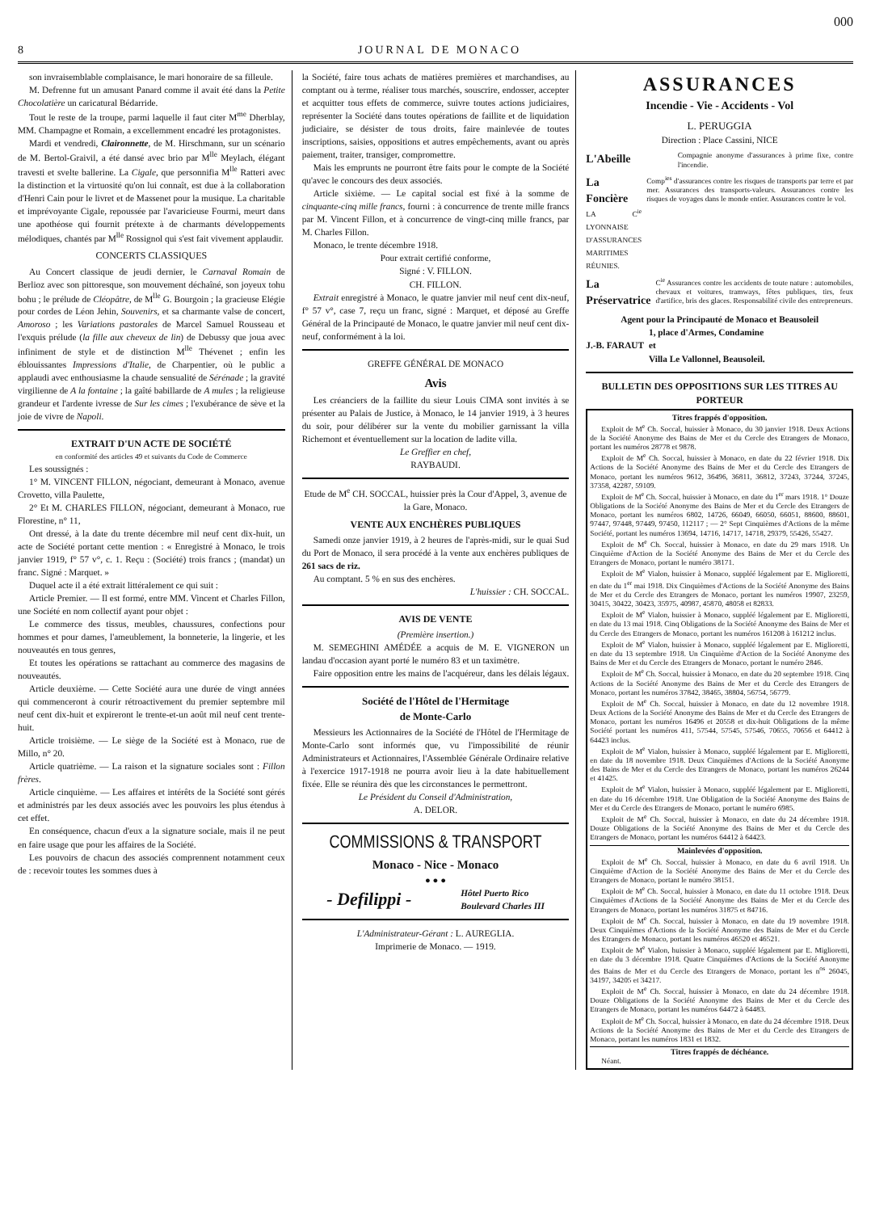000
8 JOURNAL DE MONACO
son invraisemblable complaisance, le mari honoraire de sa filleule.
M. Defrenne fut un amusant Panard comme il avait été dans la Petite Chocolatière un caricatural Bédarride.
Tout le reste de la troupe, parmi laquelle il faut citer M<sup>me</sup> Dherblay, MM. Champagne et Romain, a excellemment encadré les protagonistes.
Mardi et vendredi, Claironnette, de M. Hirschmann, sur un scénario de M. Bertol-Graivil, a été dansé avec brio par M<sup>lle</sup> Meylach, élégant travesti et svelte ballerine. La Cigale, que personnifia M<sup>lle</sup> Ratteri avec la distinction et la virtuosité qu'on lui connaît, est due à la collaboration d'Henri Cain pour le livret et de Massenet pour la musique. La charitable et imprévoyante Cigale, repoussée par l'avaricieuse Fourmi, meurt dans une apothéose qui fournit prétexte à de charmants développements mélodiques, chantés par M<sup>lle</sup> Rossignol qui s'est fait vivement applaudir.
CONCERTS CLASSIQUES
Au Concert classique de jeudi dernier, le Carnaval Romain de Berlioz avec son pittoresque, son mouvement déchaîné, son joyeux tohu bohu ; le prélude de Cléopâtre, de M<sup>lle</sup> G. Bourgoin ; la gracieuse Elégie pour cordes de Léon Jehin, Souvenirs, et sa charmante valse de concert, Amoroso ; les Variations pastorales de Marcel Samuel Rousseau et l'exquis prélude (la fille aux cheveux de lin) de Debussy que joua avec infiniment de style et de distinction M<sup>lle</sup> Thévenet ; enfin les éblouissantes Impressions d'Italie, de Charpentier, où le public a applaudi avec enthousiasme la chaude sensualité de Sérénade ; la gravité virgilienne de A la fontaine ; la gaîté babillarde de A mules ; la religieuse grandeur et l'ardente ivresse de Sur les cimes ; l'exubérance de sève et la joie de vivre de Napoli.
EXTRAIT D'UN ACTE DE SOCIÉTÉ
en conformité des articles 49 et suivants du Code de Commerce
Les soussignés :
1° M. VINCENT FILLON, négociant, demeurant à Monaco, avenue Crovetto, villa Paulette,
2° Et M. CHARLES FILLON, négociant, demeurant à Monaco, rue Florestine, n° 11,
Ont dressé, à la date du trente décembre mil neuf cent dix-huit, un acte de Société portant cette mention : « Enregistré à Monaco, le trois janvier 1919, f° 57 v°, c. 1. Reçu : (Société) trois francs ; (mandat) un franc. Signé : Marquet. »
Duquel acte il a été extrait littéralement ce qui suit :
Article Premier. — Il est formé, entre MM. Vincent et Charles Fillon, une Société en nom collectif ayant pour objet :
Le commerce des tissus, meubles, chaussures, confections pour hommes et pour dames, l'ameublement, la bonneterie, la lingerie, et les nouveautés en tous genres,
Et toutes les opérations se rattachant au commerce des magasins de nouveautés.
Article deuxième. — Cette Société aura une durée de vingt années qui commenceront à courir rétroactivement du premier septembre mil neuf cent dix-huit et expireront le trente-et-un août mil neuf cent trente-huit.
Article troisième. — Le siège de la Société est à Monaco, rue de Millo, n° 20.
Article quatrième. — La raison et la signature sociales sont : Fillon frères.
Article cinquième. — Les affaires et intérêts de la Société sont gérés et administrés par les deux associés avec les pouvoirs les plus étendus à cet effet.
En conséquence, chacun d'eux a la signature sociale, mais il ne peut en faire usage que pour les affaires de la Société.
Les pouvoirs de chacun des associés comprennent notamment ceux de : recevoir toutes les sommes dues à
la Société, faire tous achats de matières premières et marchandises, au comptant ou à terme, réaliser tous marchés, souscrire, endosser, accepter et acquitter tous effets de commerce, suivre toutes actions judiciaires, représenter la Société dans toutes opérations de faillite et de liquidation judiciaire, se désister de tous droits, faire mainlevée de toutes inscriptions, saisies, oppositions et autres empêchements, avant ou après paiement, traiter, transiger, compromettre.
Mais les emprunts ne pourront être faits pour le compte de la Société qu'avec le concours des deux associés.
Article sixième. — Le capital social est fixé à la somme de cinquante-cinq mille francs, fourni : à concurrence de trente mille francs par M. Vincent Fillon, et à concurrence de vingt-cinq mille francs, par M. Charles Fillon.
Monaco, le trente décembre 1918.
Pour extrait certifié conforme,
Signé : V. FILLON.
CH. FILLON.
Extrait enregistré à Monaco, le quatre janvier mil neuf cent dix-neuf, f° 57 v°, case 7, reçu un franc, signé : Marquet, et déposé au Greffe Général de la Principauté de Monaco, le quatre janvier mil neuf cent dix-neuf, conformément à la loi.
GREFFE GÉNÉRAL DE MONACO
Avis
Les créanciers de la faillite du sieur Louis CIMA sont invités à se présenter au Palais de Justice, à Monaco, le 14 janvier 1919, à 3 heures du soir, pour délibérer sur la vente du mobilier garnissant la villa Richemont et éventuellement sur la location de ladite villa.
Le Greffier en chef,
RAYBAUDI.
Etude de M<sup>e</sup> CH. SOCCAL, huissier près la Cour d'Appel, 3, avenue de la Gare, Monaco.
VENTE AUX ENCHÈRES PUBLIQUES
Samedi onze janvier 1919, à 2 heures de l'après-midi, sur le quai Sud du Port de Monaco, il sera procédé à la vente aux enchères publiques de 261 sacs de riz.
Au comptant. 5 % en sus des enchères.
L'huissier : CH. SOCCAL.
AVIS DE VENTE
(Première insertion.)
M. SEMEGHINI AMÉDÉE a acquis de M. E. VIGNERON un landau d'occasion ayant porté le numéro 83 et un taximètre.
Faire opposition entre les mains de l'acquéreur, dans les délais légaux.
Société de l'Hôtel de l'Hermitage
de Monte-Carlo
Messieurs les Actionnaires de la Société de l'Hôtel de l'Hermitage de Monte-Carlo sont informés que, vu l'impossibilité de réunir Administrateurs et Actionnaires, l'Assemblée Générale Ordinaire relative à l'exercice 1917-1918 ne pourra avoir lieu à la date habituellement fixée. Elle se réunira dès que les circonstances le permettront.
Le Président du Conseil d'Administration,
A. DELOR.
COMMISSIONS & TRANSPORT
Monaco - Nice - Monaco
● ● ●
- Defilippi - Hôtel Puerto Rico
Boulevard Charles III
L'Administrateur-Gérant : L. AUREGLIA.
Imprimerie de Monaco. — 1919.
ASSURANCES
Incendie - Vie - Accidents - Vol
L. PERUGGIA
Direction : Place Cassini, NICE
L'Abeille Compagnie anonyme d'assurances à prime fixe, contre l'incendie.
La Foncière
LA C<sup>ie</sup> LYONNAISE D'ASSURANCES MARITIMES RÉUNIES. Comp<sup>ies</sup> d'assurances contre les risques de transports par terre et par mer. Assurances des transports-valeurs. Assurances contre les risques de voyages dans le monde entier. Assurances contre le vol.
La Préservatrice C<sup>ie</sup> Assurances contre les accidents de toute nature : automobiles, chevaux et voitures, tramways, fêtes publiques, tirs, feux d'artifice, bris des glaces. Responsabilité civile des entrepreneurs.
Agent pour la Principauté de Monaco et Beausoleil
J.-B. FARAUT 1, place d'Armes, Condamine
et
Villa Le Vallonnel, Beausoleil.
BULLETIN DES OPPOSITIONS SUR LES TITRES AU PORTEUR
Titres frappés d'opposition.
Exploit de M<sup>e</sup> Ch. Soccal, huissier à Monaco, du 30 janvier 1918. Deux Actions de la Société Anonyme des Bains de Mer et du Cercle des Etrangers de Monaco, portant les numéros 28778 et 9878.
Exploit de M<sup>e</sup> Ch. Soccal, huissier à Monaco, en date du 22 février 1918. Dix Actions de la Société Anonyme des Bains de Mer et du Cercle des Etrangers de Monaco, portant les numéros 9612, 36496, 36811, 36812, 37243, 37244, 37245, 37358, 42287, 59109.
Exploit de M<sup>e</sup> Ch. Soccal, huissier à Monaco, en date du 1<sup>er</sup> mars 1918. 1° Douze Obligations de la Société Anonyme des Bains de Mer et du Cercle des Etrangers de Monaco, portant les numéros 6802, 14726, 66049, 66050, 66051, 88600, 88601, 97447, 97448, 97449, 97450, 112117 ; — 2° Sept Cinquièmes d'Actions de la même Société, portant les numéros 13694, 14716, 14717, 14718, 29379, 55426, 55427.
Exploit de M<sup>e</sup> Ch. Soccal, huissier à Monaco, en date du 29 mars 1918. Un Cinquième d'Action de la Société Anonyme des Bains de Mer et du Cercle des Etrangers de Monaco, portant le numéro 38171.
Exploit de M<sup>e</sup> Vialon, huissier à Monaco, suppléé légalement par E. Miglioretti, en date du 1<sup>er</sup> mai 1918. Dix Cinquièmes d'Actions de la Société Anonyme des Bains de Mer et du Cercle des Etrangers de Monaco, portant les numéros 19907, 23259, 30415, 30422, 30423, 35975, 40987, 45870, 48058 et 82833.
Exploit de M<sup>e</sup> Vialon, huissier à Monaco, suppléé légalement par E. Miglioretti, en date du 13 mai 1918. Cinq Obligations de la Société Anonyme des Bains de Mer et du Cercle des Etrangers de Monaco, portant les numéros 161208 à 161212 inclus.
Exploit de M<sup>e</sup> Vialon, huissier à Monaco, suppléé légalement par E. Miglioretti, en date du 13 septembre 1918. Un Cinquième d'Action de la Société Anonyme des Bains de Mer et du Cercle des Etrangers de Monaco, portant le numéro 2846.
Exploit de M<sup>e</sup> Ch. Soccal, huissier à Monaco, en date du 20 septembre 1918. Cinq Actions de la Société Anonyme des Bains de Mer et du Cercle des Etrangers de Monaco, portant les numéros 37842, 38465, 38804, 56754, 56779.
Exploit de M<sup>e</sup> Ch. Soccal, huissier à Monaco, en date du 12 novembre 1918. Deux Actions de la Société Anonyme des Bains de Mer et du Cercle des Etrangers de Monaco, portant les numéros 16496 et 20558 et dix-huit Obligations de la même Société portant les numéros 411, 57544, 57545, 57546, 70655, 70656 et 64412 à 64423 inclus.
Exploit de M<sup>e</sup> Vialon, huissier à Monaco, suppléé légalement par E. Miglioretti, en date du 18 novembre 1918. Deux Cinquièmes d'Actions de la Société Anonyme des Bains de Mer et du Cercle des Etrangers de Monaco, portant les numéros 26244 et 41425.
Exploit de M<sup>e</sup> Vialon, huissier à Monaco, suppléé légalement par E. Miglioretti, en date du 16 décembre 1918. Une Obligation de la Société Anonyme des Bains de Mer et du Cercle des Etrangers de Monaco, portant le numéro 6985.
Exploit de M<sup>e</sup> Ch. Soccal, huissier à Monaco, en date du 24 décembre 1918. Douze Obligations de la Société Anonyme des Bains de Mer et du Cercle des Etrangers de Monaco, portant les numéros 64412 à 64423.
Mainlevées d'opposition.
Exploit de M<sup>e</sup> Ch. Soccal, huissier à Monaco, en date du 6 avril 1918. Un Cinquième d'Action de la Société Anonyme des Bains de Mer et du Cercle des Etrangers de Monaco, portant le numéro 38151.
Exploit de M<sup>e</sup> Ch. Soccal, huissier à Monaco, en date du 11 octobre 1918. Deux Cinquièmes d'Actions de la Société Anonyme des Bains de Mer et du Cercle des Etrangers de Monaco, portant les numéros 31875 et 84716.
Exploit de M<sup>e</sup> Ch. Soccal, huissier à Monaco, en date du 19 novembre 1918. Deux Cinquièmes d'Actions de la Société Anonyme des Bains de Mer et du Cercle des Etrangers de Monaco, portant les numéros 46520 et 46521.
Exploit de M<sup>e</sup> Vialon, huissier à Monaco, suppléé légalement par E. Miglioretti, en date du 3 décembre 1918. Quatre Cinquièmes d'Actions de la Société Anonyme des Bains de Mer et du Cercle des Etrangers de Monaco, portant les n<sup>os</sup> 26045, 34197, 34205 et 34217.
Exploit de M<sup>e</sup> Ch. Soccal, huissier à Monaco, en date du 24 décembre 1918. Douze Obligations de la Société Anonyme des Bains de Mer et du Cercle des Etrangers de Monaco, portant les numéros 64472 à 64483.
Exploit de M<sup>e</sup> Ch. Soccal, huissier à Monaco, en date du 24 décembre 1918. Deux Actions de la Société Anonyme des Bains de Mer et du Cercle des Etrangers de Monaco, portant les numéros 1831 et 1832.
Titres frappés de déchéance.
Néant.